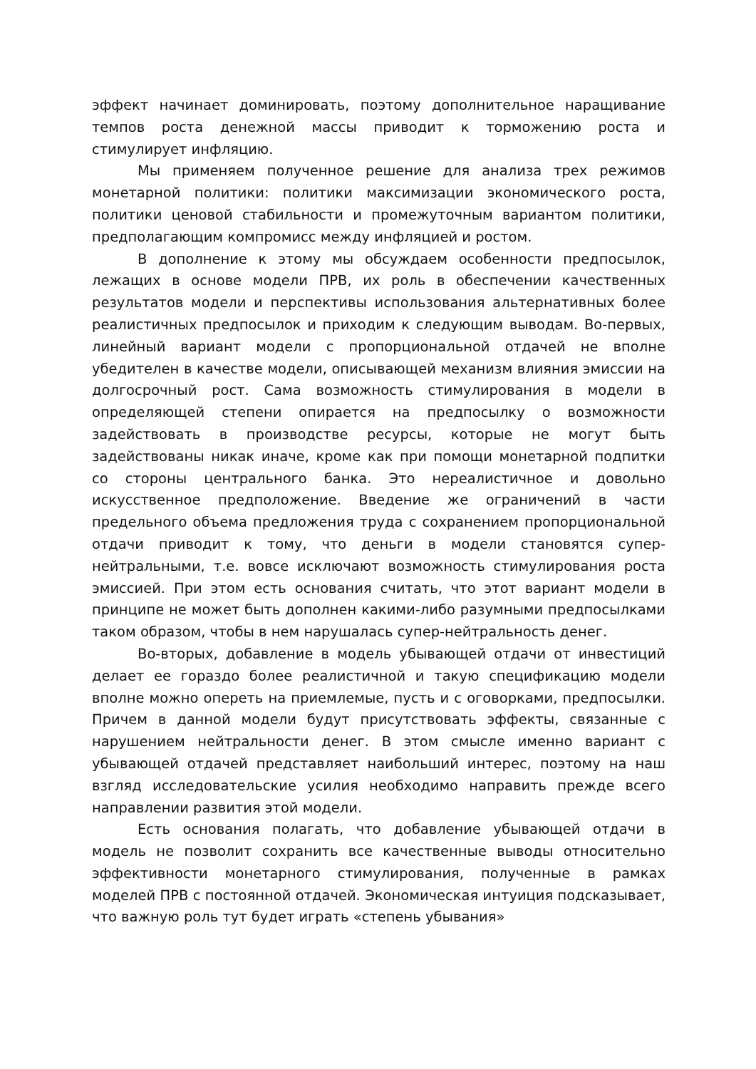эффект начинает доминировать, поэтому дополнительное наращивание темпов роста денежной массы приводит к торможению роста и стимулирует инфляцию.
Мы применяем полученное решение для анализа трех режимов монетарной политики: политики максимизации экономического роста, политики ценовой стабильности и промежуточным вариантом политики, предполагающим компромисс между инфляцией и ростом.
В дополнение к этому мы обсуждаем особенности предпосылок, лежащих в основе модели ПРВ, их роль в обеспечении качественных результатов модели и перспективы использования альтернативных более реалистичных предпосылок и приходим к следующим выводам. Во-первых, линейный вариант модели с пропорциональной отдачей не вполне убедителен в качестве модели, описывающей механизм влияния эмиссии на долгосрочный рост. Сама возможность стимулирования в модели в определяющей степени опирается на предпосылку о возможности задействовать в производстве ресурсы, которые не могут быть задействованы никак иначе, кроме как при помощи монетарной подпитки со стороны центрального банка. Это нереалистичное и довольно искусственное предположение. Введение же ограничений в части предельного объема предложения труда с сохранением пропорциональной отдачи приводит к тому, что деньги в модели становятся супер-нейтральными, т.е. вовсе исключают возможность стимулирования роста эмиссией. При этом есть основания считать, что этот вариант модели в принципе не может быть дополнен какими-либо разумными предпосылками таком образом, чтобы в нем нарушалась супер-нейтральность денег.
Во-вторых, добавление в модель убывающей отдачи от инвестиций делает ее гораздо более реалистичной и такую спецификацию модели вполне можно опереть на приемлемые, пусть и с оговорками, предпосылки. Причем в данной модели будут присутствовать эффекты, связанные с нарушением нейтральности денег. В этом смысле именно вариант с убывающей отдачей представляет наибольший интерес, поэтому на наш взгляд исследовательские усилия необходимо направить прежде всего направлении развития этой модели.
Есть основания полагать, что добавление убывающей отдачи в модель не позволит сохранить все качественные выводы относительно эффективности монетарного стимулирования, полученные в рамках моделей ПРВ с постоянной отдачей. Экономическая интуиция подсказывает, что важную роль тут будет играть «степень убывания»